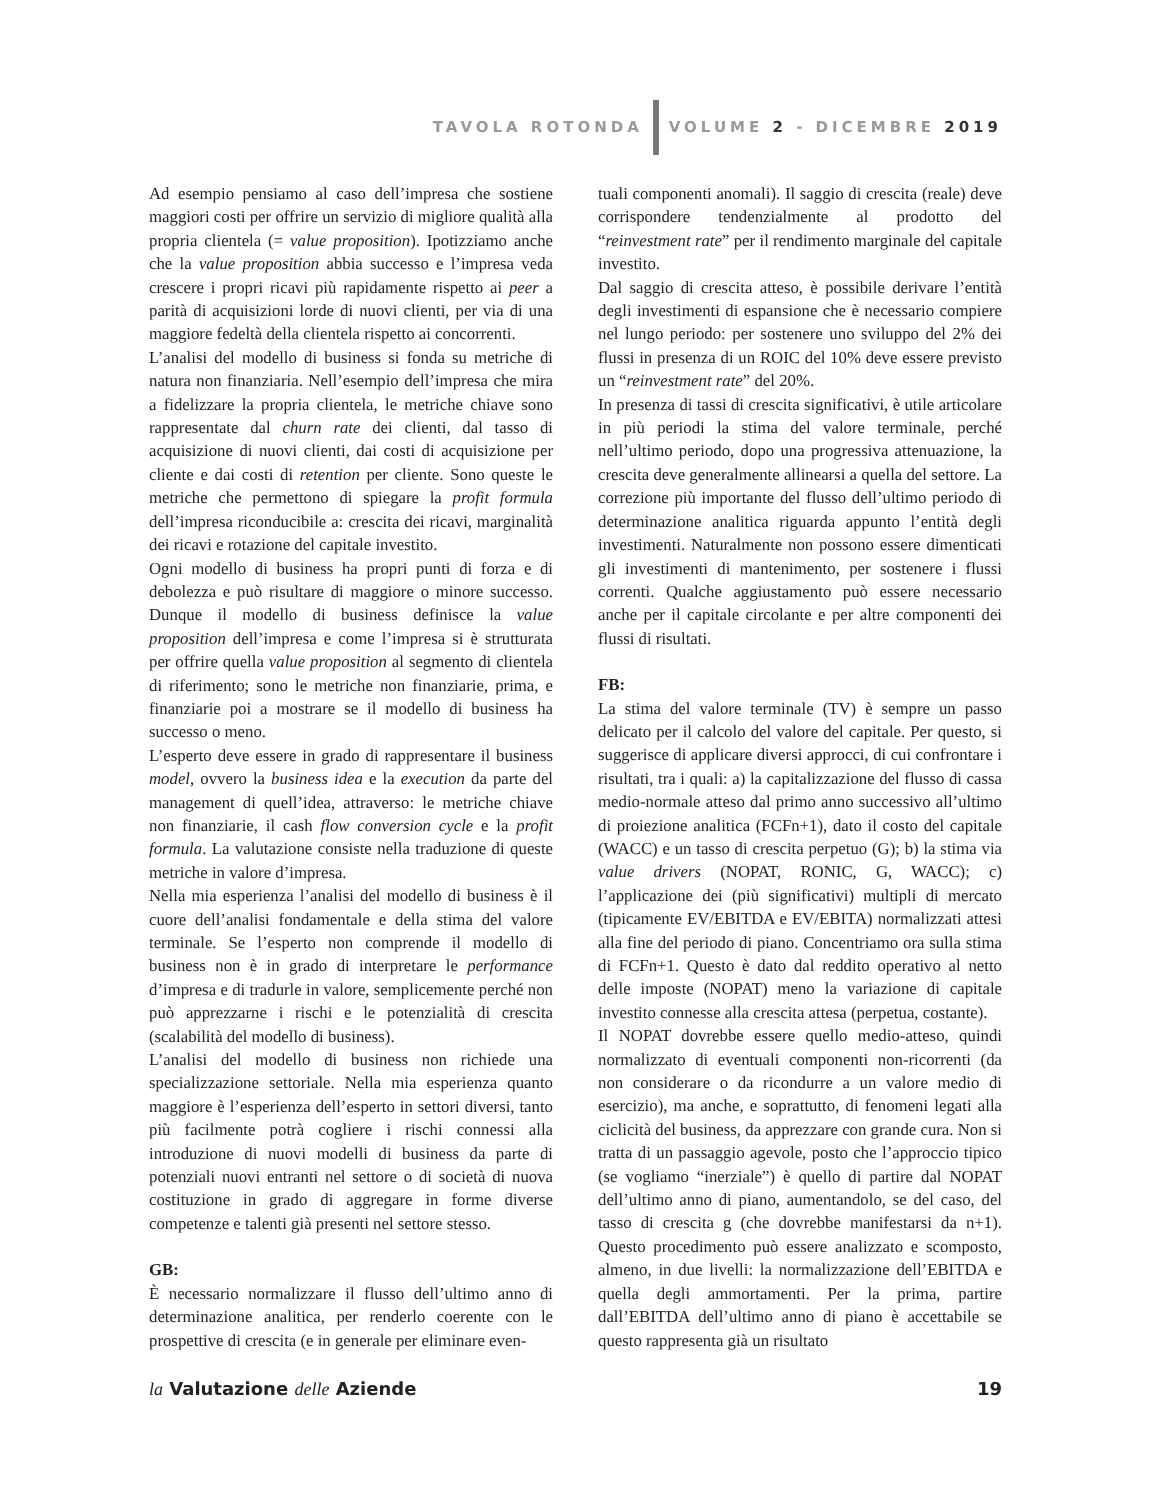TAVOLA ROTONDA VOLUME 2 - DICEMBRE 2019
Ad esempio pensiamo al caso dell’impresa che sostiene maggiori costi per offrire un servizio di migliore qualità alla propria clientela (= value proposition). Ipotizziamo anche che la value proposition abbia successo e l’impresa veda crescere i propri ricavi più rapidamente rispetto ai peer a parità di acquisizioni lorde di nuovi clienti, per via di una maggiore fedeltà della clientela rispetto ai concorrenti.
L’analisi del modello di business si fonda su metriche di natura non finanziaria. Nell’esempio dell’impresa che mira a fidelizzare la propria clientela, le metriche chiave sono rappresentate dal churn rate dei clienti, dal tasso di acquisizione di nuovi clienti, dai costi di acquisizione per cliente e dai costi di retention per cliente. Sono queste le metriche che permettono di spiegare la profit formula dell’impresa riconducibile a: crescita dei ricavi, marginalità dei ricavi e rotazione del capitale investito.
Ogni modello di business ha propri punti di forza e di debolezza e può risultare di maggiore o minore successo. Dunque il modello di business definisce la value proposition dell’impresa e come l’impresa si è strutturata per offrire quella value proposition al segmento di clientela di riferimento; sono le metriche non finanziarie, prima, e finanziarie poi a mostrare se il modello di business ha successo o meno.
L’esperto deve essere in grado di rappresentare il business model, ovvero la business idea e la execution da parte del management di quell’idea, attraverso: le metriche chiave non finanziarie, il cash flow conversion cycle e la profit formula. La valutazione consiste nella traduzione di queste metriche in valore d’impresa.
Nella mia esperienza l’analisi del modello di business è il cuore dell’analisi fondamentale e della stima del valore terminale. Se l’esperto non comprende il modello di business non è in grado di interpretare le performance d’impresa e di tradurle in valore, semplicemente perché non può apprezzarne i rischi e le potenzialità di crescita (scalabilità del modello di business).
L’analisi del modello di business non richiede una specializzazione settoriale. Nella mia esperienza quanto maggiore è l’esperienza dell’esperto in settori diversi, tanto più facilmente potrà cogliere i rischi connessi alla introduzione di nuovi modelli di business da parte di potenziali nuovi entranti nel settore o di società di nuova costituzione in grado di aggregare in forme diverse competenze e talenti già presenti nel settore stesso.
GB:
È necessario normalizzare il flusso dell’ultimo anno di determinazione analitica, per renderlo coerente con le prospettive di crescita (e in generale per eliminare even-
tuali componenti anomali). Il saggio di crescita (reale) deve corrispondere tendenzialmente al prodotto del “reinvestment rate” per il rendimento marginale del capitale investito.
Dal saggio di crescita atteso, è possibile derivare l’entità degli investimenti di espansione che è necessario compiere nel lungo periodo: per sostenere uno sviluppo del 2% dei flussi in presenza di un ROIC del 10% deve essere previsto un “reinvestment rate” del 20%.
In presenza di tassi di crescita significativi, è utile articolare in più periodi la stima del valore terminale, perché nell’ultimo periodo, dopo una progressiva attenuazione, la crescita deve generalmente allinearsi a quella del settore. La correzione più importante del flusso dell’ultimo periodo di determinazione analitica riguarda appunto l’entità degli investimenti. Naturalmente non possono essere dimenticati gli investimenti di mantenimento, per sostenere i flussi correnti. Qualche aggiustamento può essere necessario anche per il capitale circolante e per altre componenti dei flussi di risultati.
FB:
La stima del valore terminale (TV) è sempre un passo delicato per il calcolo del valore del capitale. Per questo, si suggerisce di applicare diversi approcci, di cui confrontare i risultati, tra i quali: a) la capitalizzazione del flusso di cassa medio-normale atteso dal primo anno successivo all’ultimo di proiezione analitica (FCFn+1), dato il costo del capitale (WACC) e un tasso di crescita perpetuo (G); b) la stima via value drivers (NOPAT, RONIC, G, WACC); c) l’applicazione dei (più significativi) multipli di mercato (tipicamente EV/EBITDA e EV/EBITA) normalizzati attesi alla fine del periodo di piano. Concentriamo ora sulla stima di FCFn+1. Questo è dato dal reddito operativo al netto delle imposte (NOPAT) meno la variazione di capitale investito connesse alla crescita attesa (perpetua, costante).
Il NOPAT dovrebbe essere quello medio-atteso, quindi normalizzato di eventuali componenti non-ricorrenti (da non considerare o da ricondurre a un valore medio di esercizio), ma anche, e soprattutto, di fenomeni legati alla ciclicità del business, da apprezzare con grande cura. Non si tratta di un passaggio agevole, posto che l’approccio tipico (se vogliamo “inerziale”) è quello di partire dal NOPAT dell’ultimo anno di piano, aumentandolo, se del caso, del tasso di crescita g (che dovrebbe manifestarsi da n+1). Questo procedimento può essere analizzato e scomposto, almeno, in due livelli: la normalizzazione dell’EBITDA e quella degli ammortamenti. Per la prima, partire dall’EBITDA dell’ultimo anno di piano è accettabile se questo rappresenta già un risultato
la Valutazione delle Aziende 19